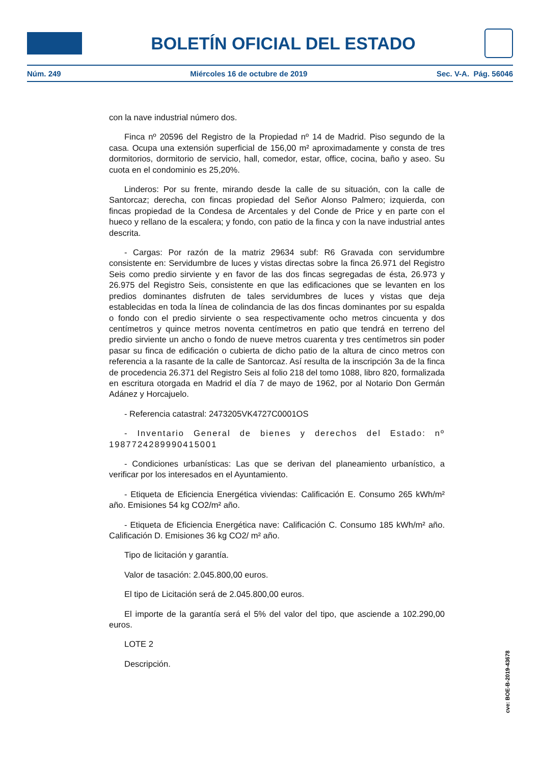BOLETÍN OFICIAL DEL ESTADO
Núm. 249 Miércoles 16 de octubre de 2019 Sec. V-A. Pág. 56046
con la nave industrial número dos.
Finca nº 20596 del Registro de la Propiedad nº 14 de Madrid. Piso segundo de la casa. Ocupa una extensión superficial de 156,00 m² aproximadamente y consta de tres dormitorios, dormitorio de servicio, hall, comedor, estar, office, cocina, baño y aseo. Su cuota en el condominio es 25,20%.
Linderos: Por su frente, mirando desde la calle de su situación, con la calle de Santorcaz; derecha, con fincas propiedad del Señor Alonso Palmero; izquierda, con fincas propiedad de la Condesa de Arcentales y del Conde de Price y en parte con el hueco y rellano de la escalera; y fondo, con patio de la finca y con la nave industrial antes descrita.
- Cargas: Por razón de la matriz 29634 subf: R6 Gravada con servidumbre consistente en: Servidumbre de luces y vistas directas sobre la finca 26.971 del Registro Seis como predio sirviente y en favor de las dos fincas segregadas de ésta, 26.973 y 26.975 del Registro Seis, consistente en que las edificaciones que se levanten en los predios dominantes disfruten de tales servidumbres de luces y vistas que deja establecidas en toda la línea de colindancia de las dos fincas dominantes por su espalda o fondo con el predio sirviente o sea respectivamente ocho metros cincuenta y dos centímetros y quince metros noventa centímetros en patio que tendrá en terreno del predio sirviente un ancho o fondo de nueve metros cuarenta y tres centímetros sin poder pasar su finca de edificación o cubierta de dicho patio de la altura de cinco metros con referencia a la rasante de la calle de Santorcaz. Así resulta de la inscripción 3a de la finca de procedencia 26.371 del Registro Seis al folio 218 del tomo 1088, libro 820, formalizada en escritura otorgada en Madrid el día 7 de mayo de 1962, por al Notario Don Germán Adánez y Horcajuelo.
- Referencia catastral: 2473205VK4727C0001OS
- Inventario General de bienes y derechos del Estado: nº 1987724289990415001
- Condiciones urbanísticas: Las que se derivan del planeamiento urbanístico, a verificar por los interesados en el Ayuntamiento.
- Etiqueta de Eficiencia Energética viviendas: Calificación E. Consumo 265 kWh/m² año. Emisiones 54 kg CO2/m² año.
- Etiqueta de Eficiencia Energética nave: Calificación C. Consumo 185 kWh/m² año. Calificación D. Emisiones 36 kg CO2/ m² año.
Tipo de licitación y garantía.
Valor de tasación: 2.045.800,00 euros.
El tipo de Licitación será de 2.045.800,00 euros.
El importe de la garantía será el 5% del valor del tipo, que asciende a 102.290,00 euros.
LOTE 2
Descripción.
cve: BOE-B-2019-43678